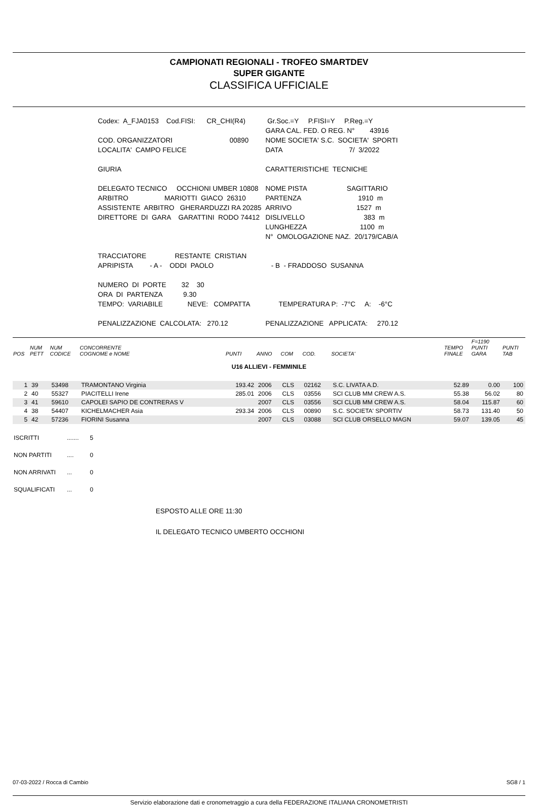CAMPIONATI REGIONALI - TROFEO SMARTDEV
SUPER GIGANTE
CLASSIFICA UFFICIALE
| Codex: A_FJA0153 Cod.FISI: CR_CHI(R4) | Gr.Soc.=Y P.FISI=Y P.Reg.=Y |
| | GARA CAL. FED. O REG. N° 43916 |
| COD. ORGANIZZATORI 00890 | NOME SOCIETA' S.C. SOCIETA' SPORTI |
| LOCALITA' CAMPO FELICE | DATA 7/ 3/2022 |
| GIURIA | CARATTERISTICHE TECNICHE |
| DELEGATO TECNICO OCCHIONI UMBER 10808 | NOME PISTA SAGITTARIO |
| ARBITRO MARIOTTI GIACO 26310 | PARTENZA 1910 m |
| ASSISTENTE ARBITRO GHERARDUZZI RA 20285 | ARRIVO 1527 m |
| DIRETTORE DI GARA GARATTINI RODO 74412 | DISLIVELLO 383 m |
| | LUNGHEZZA 1100 m |
| | N° OMOLOGAZIONE NAZ. 20/179/CAB/A |
| TRACCIATORE RESTANTE CRISTIAN | |
| APRIPISTA - A - ODDI PAOLO | - B - FRADDOSO SUSANNA |
| NUMERO DI PORTE 32 30 | |
| ORA DI PARTENZA 9.30 | |
| TEMPO: VARIABILE NEVE: COMPATTA | TEMPERATURA P: -7°C A: -6°C |
| PENALIZZAZIONE CALCOLATA: 270.12 | PENALIZZAZIONE APPLICATA: 270.12 |
| POS | NUM PETT | NUM CODICE | CONCORRENTE COGNOME e NOME | PUNTI | ANNO | COM | COD. | SOCIETA' | TEMPO FINALE | F=1190 PUNTI GARA | PUNTI TAB |
| --- | --- | --- | --- | --- | --- | --- | --- | --- | --- | --- | --- |
| U16 ALLIEVI - FEMMINILE | | | | | | | | | | | |
| 1 | 39 | 53498 | TRAMONTANO Virginia | 193.42 | 2006 | CLS | 02162 | S.C. LIVATA A.D. | 52.89 | 0.00 | 100 |
| 2 | 40 | 55327 | PIACITELLI Irene | 285.01 | 2006 | CLS | 03556 | SCI CLUB MM CREW A.S. | 55.38 | 56.02 | 80 |
| 3 | 41 | 59610 | CAPOLEI SAPIO DE CONTRERAS V | | 2007 | CLS | 03556 | SCI CLUB MM CREW A.S. | 58.04 | 115.87 | 60 |
| 4 | 38 | 54407 | KICHELMACHER Asia | 293.34 | 2006 | CLS | 00890 | S.C. SOCIETA' SPORTIV | 58.73 | 131.40 | 50 |
| 5 | 42 | 57236 | FIORINI Susanna | | 2007 | CLS | 03088 | SCI CLUB ORSELLO MAGN | 59.07 | 139.05 | 45 |
| ISCRITTI | ....... | 5 |
| NON PARTITI | .... | 0 |
| NON ARRIVATI | ... | 0 |
| SQUALIFICATI | ... | 0 |
ESPOSTO ALLE ORE 11:30
IL DELEGATO TECNICO UMBERTO OCCHIONI
07-03-2022 / Rocca di Cambio SG8 / 1
Servizio elaborazione dati e cronometraggio a cura della FEDERAZIONE ITALIANA CRONOMETRISTI